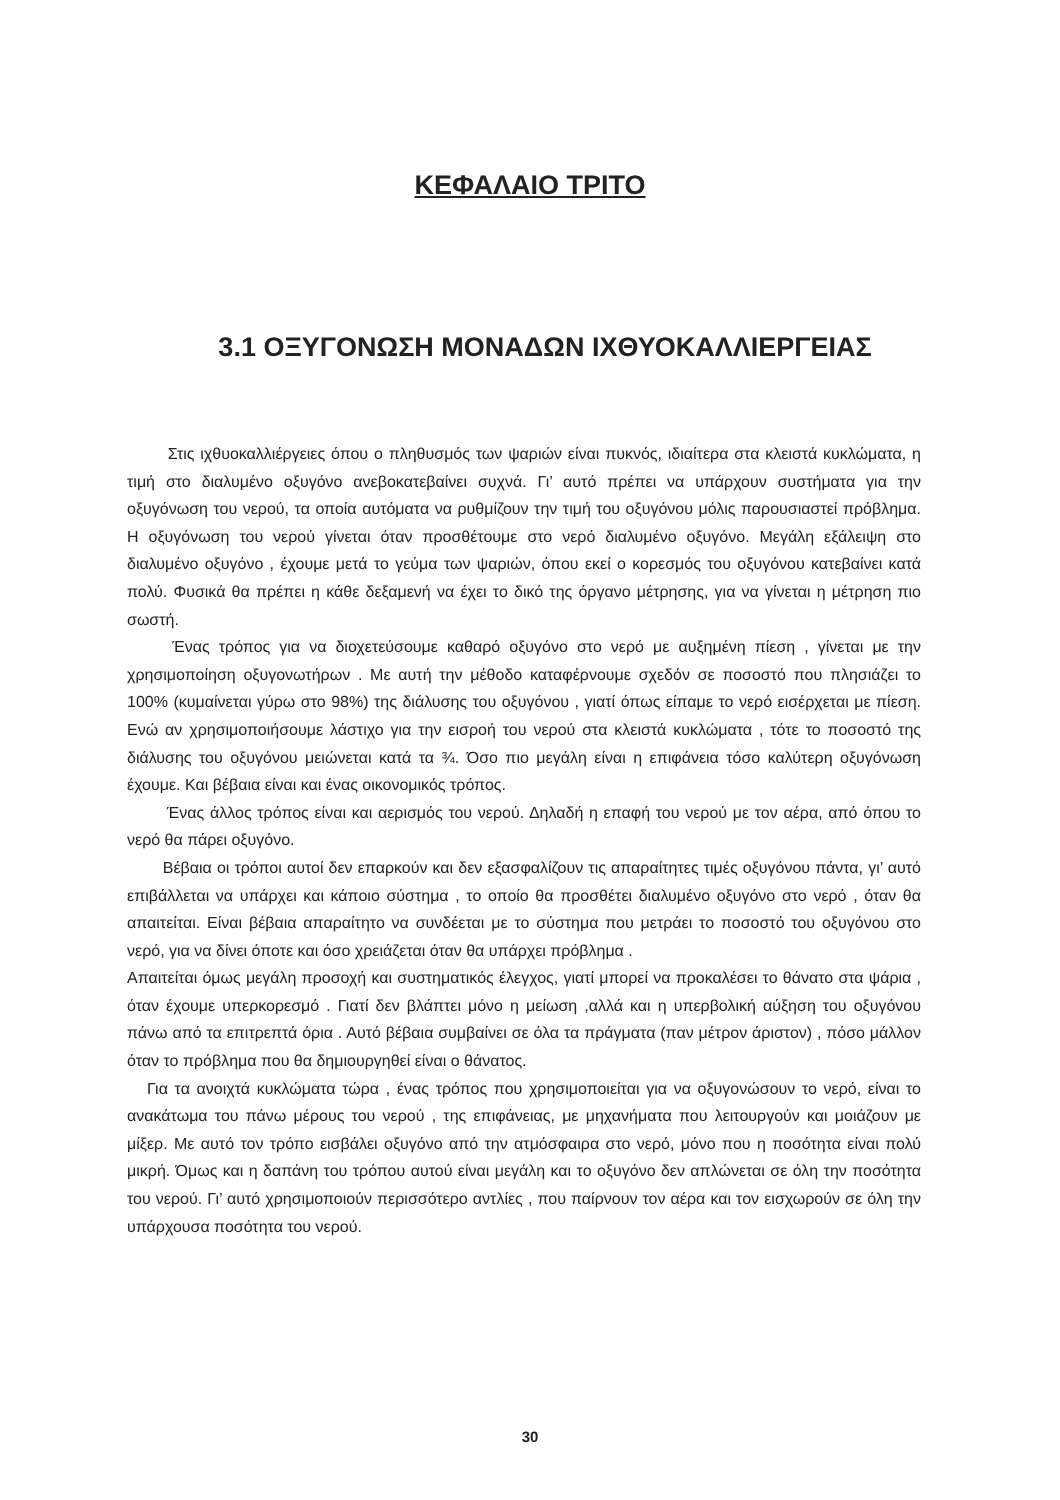ΚΕΦΑΛΑΙΟ ΤΡΙΤΟ
3.1 ΟΞΥΓΟΝΩΣΗ ΜΟΝΑΔΩΝ ΙΧΘΥΟΚΑΛΛΙΕΡΓΕΙΑΣ
Στις ιχθυοκαλλιέργειες όπου ο πληθυσμός των ψαριών είναι πυκνός, ιδιαίτερα στα κλειστά κυκλώματα, η τιμή στο διαλυμένο οξυγόνο ανεβοκατεβαίνει συχνά. Γι’ αυτό πρέπει να υπάρχουν συστήματα για την οξυγόνωση του νερού, τα οποία αυτόματα να ρυθμίζουν την τιμή του οξυγόνου μόλις παρουσιαστεί πρόβλημα. Η οξυγόνωση του νερού γίνεται όταν προσθέτουμε στο νερό διαλυμένο οξυγόνο. Μεγάλη εξάλειψη στο διαλυμένο οξυγόνο , έχουμε μετά το γεύμα των ψαριών, όπου εκεί ο κορεσμός του οξυγόνου κατεβαίνει κατά πολύ. Φυσικά θα πρέπει η κάθε δεξαμενή να έχει το δικό της όργανο μέτρησης, για να γίνεται η μέτρηση πιο σωστή.
Ένας τρόπος για να διοχετεύσουμε καθαρό οξυγόνο στο νερό με αυξημένη πίεση , γίνεται με την χρησιμοποίηση οξυγονωτήρων . Με αυτή την μέθοδο καταφέρνουμε σχεδόν σε ποσοστό που πλησιάζει το 100% (κυμαίνεται γύρω στο 98%) της διάλυσης του οξυγόνου , γιατί όπως είπαμε το νερό εισέρχεται με πίεση. Ενώ αν χρησιμοποιήσουμε λάστιχο για την εισροή του νερού στα κλειστά κυκλώματα , τότε το ποσοστό της διάλυσης του οξυγόνου μειώνεται κατά τα ¾. Όσο πιο μεγάλη είναι η επιφάνεια τόσο καλύτερη οξυγόνωση έχουμε. Και βέβαια είναι και ένας οικονομικός τρόπος.
Ένας άλλος τρόπος είναι και αερισμός του νερού. Δηλαδή η επαφή του νερού με τον αέρα, από όπου το νερό θα πάρει οξυγόνο.
Βέβαια οι τρόποι αυτοί δεν επαρκούν και δεν εξασφαλίζουν τις απαραίτητες τιμές οξυγόνου πάντα, γι’ αυτό επιβάλλεται να υπάρχει και κάποιο σύστημα , το οποίο θα προσθέτει διαλυμένο οξυγόνο στο νερό , όταν θα απαιτείται. Είναι βέβαια απαραίτητο να συνδέεται με το σύστημα που μετράει το ποσοστό του οξυγόνου στο νερό, για να δίνει όποτε και όσο χρειάζεται όταν θα υπάρχει πρόβλημα .
Απαιτείται όμως μεγάλη προσοχή και συστηματικός έλεγχος, γιατί μπορεί να προκαλέσει το θάνατο στα ψάρια , όταν έχουμε υπερκορεσμό . Γιατί δεν βλάπτει μόνο η μείωση ,αλλά και η υπερβολική αύξηση του οξυγόνου πάνω από τα επιτρεπτά όρια . Αυτό βέβαια συμβαίνει σε όλα τα πράγματα (παν μέτρον άριστον) , πόσο μάλλον όταν το πρόβλημα που θα δημιουργηθεί είναι ο θάνατος.
Για τα ανοιχτά κυκλώματα τώρα , ένας τρόπος που χρησιμοποιείται για να οξυγονώσουν το νερό, είναι το ανακάτωμα του πάνω μέρους του νερού , της επιφάνειας, με μηχανήματα που λειτουργούν και μοιάζουν με μίξερ. Με αυτό τον τρόπο εισβάλει οξυγόνο από την ατμόσφαιρα στο νερό, μόνο που η ποσότητα είναι πολύ μικρή. Όμως και η δαπάνη του τρόπου αυτού είναι μεγάλη και το οξυγόνο δεν απλώνεται σε όλη την ποσότητα του νερού. Γι’ αυτό χρησιμοποιούν περισσότερο αντλίες , που παίρνουν τον αέρα και τον εισχωρούν σε όλη την υπάρχουσα ποσότητα του νερού.
30